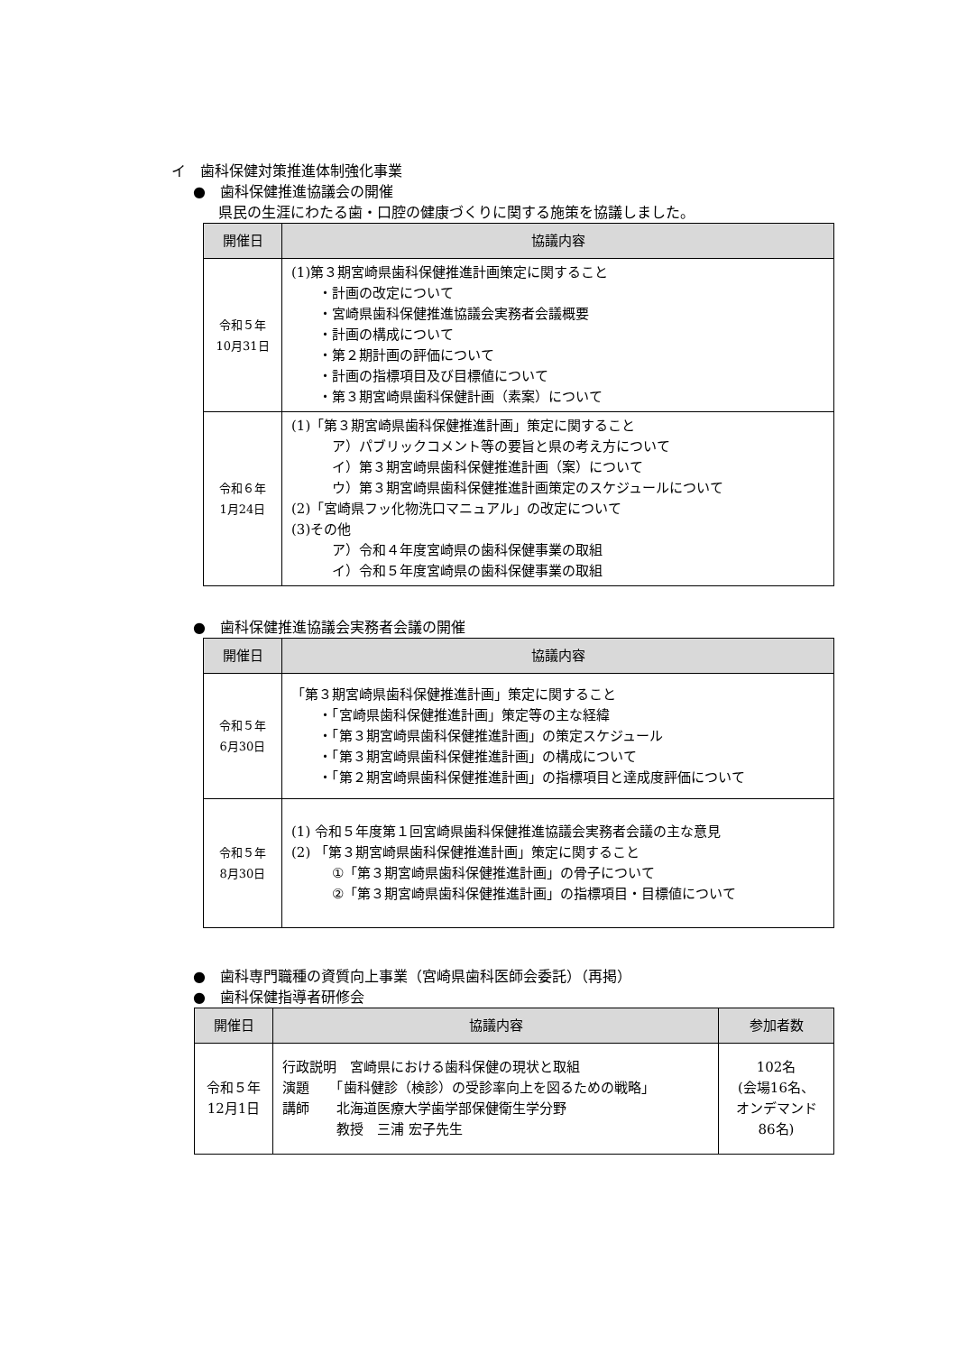イ　歯科保健対策推進体制強化事業
●　歯科保健推進協議会の開催
県民の生涯にわたる歯・口腔の健康づくりに関する施策を協議しました。
| 開催日 | 協議内容 |
| --- | --- |
| 令和５年 10月31日 | (1)第３期宮崎県歯科保健推進計画策定に関すること ・計画の改定について ・宮崎県歯科保健推進協議会実務者会議概要 ・計画の構成について ・第２期計画の評価について ・計画の指標項目及び目標値について ・第３期宮崎県歯科保健計画（素案）について |
| 令和６年 1月24日 | (1)「第３期宮崎県歯科保健推進計画」策定に関すること ア）パブリックコメント等の要旨と県の考え方について イ）第３期宮崎県歯科保健推進計画（案）について ウ）第３期宮崎県歯科保健推進計画策定のスケジュールについて (2)「宮崎県フッ化物洗口マニュアル」の改定について (3)その他 ア）令和４年度宮崎県の歯科保健事業の取組 イ）令和５年度宮崎県の歯科保健事業の取組 |
●　歯科保健推進協議会実務者会議の開催
| 開催日 | 協議内容 |
| --- | --- |
| 令和５年 6月30日 | 「第３期宮崎県歯科保健推進計画」策定に関すること ・「宮崎県歯科保健推進計画」策定等の主な経緯 ・「第３期宮崎県歯科保健推進計画」の策定スケジュール ・「第３期宮崎県歯科保健推進計画」の構成について ・「第２期宮崎県歯科保健推進計画」の指標項目と達成度評価について |
| 令和５年 8月30日 | (1) 令和５年度第１回宮崎県歯科保健推進協議会実務者会議の主な意見 (2) 「第３期宮崎県歯科保健推進計画」策定に関すること ①「第３期宮崎県歯科保健推進計画」の骨子について ②「第３期宮崎県歯科保健推進計画」の指標項目・目標値について |
●　歯科専門職種の資質向上事業（宮崎県歯科医師会委託）（再掲）
●　歯科保健指導者研修会
| 開催日 | 協議内容 | 参加者数 |
| --- | --- | --- |
| 令和５年 12月1日 | 行政説明 宮崎県における歯科保健の現状と取組 演題 「歯科健診（検診）の受診率向上を図るための戦略」 講師 北海道医療大学歯学部保健衛生学分野 教授 三浦 宏子先生 | 102名 (会場16名、 オンデマンド 86名) |